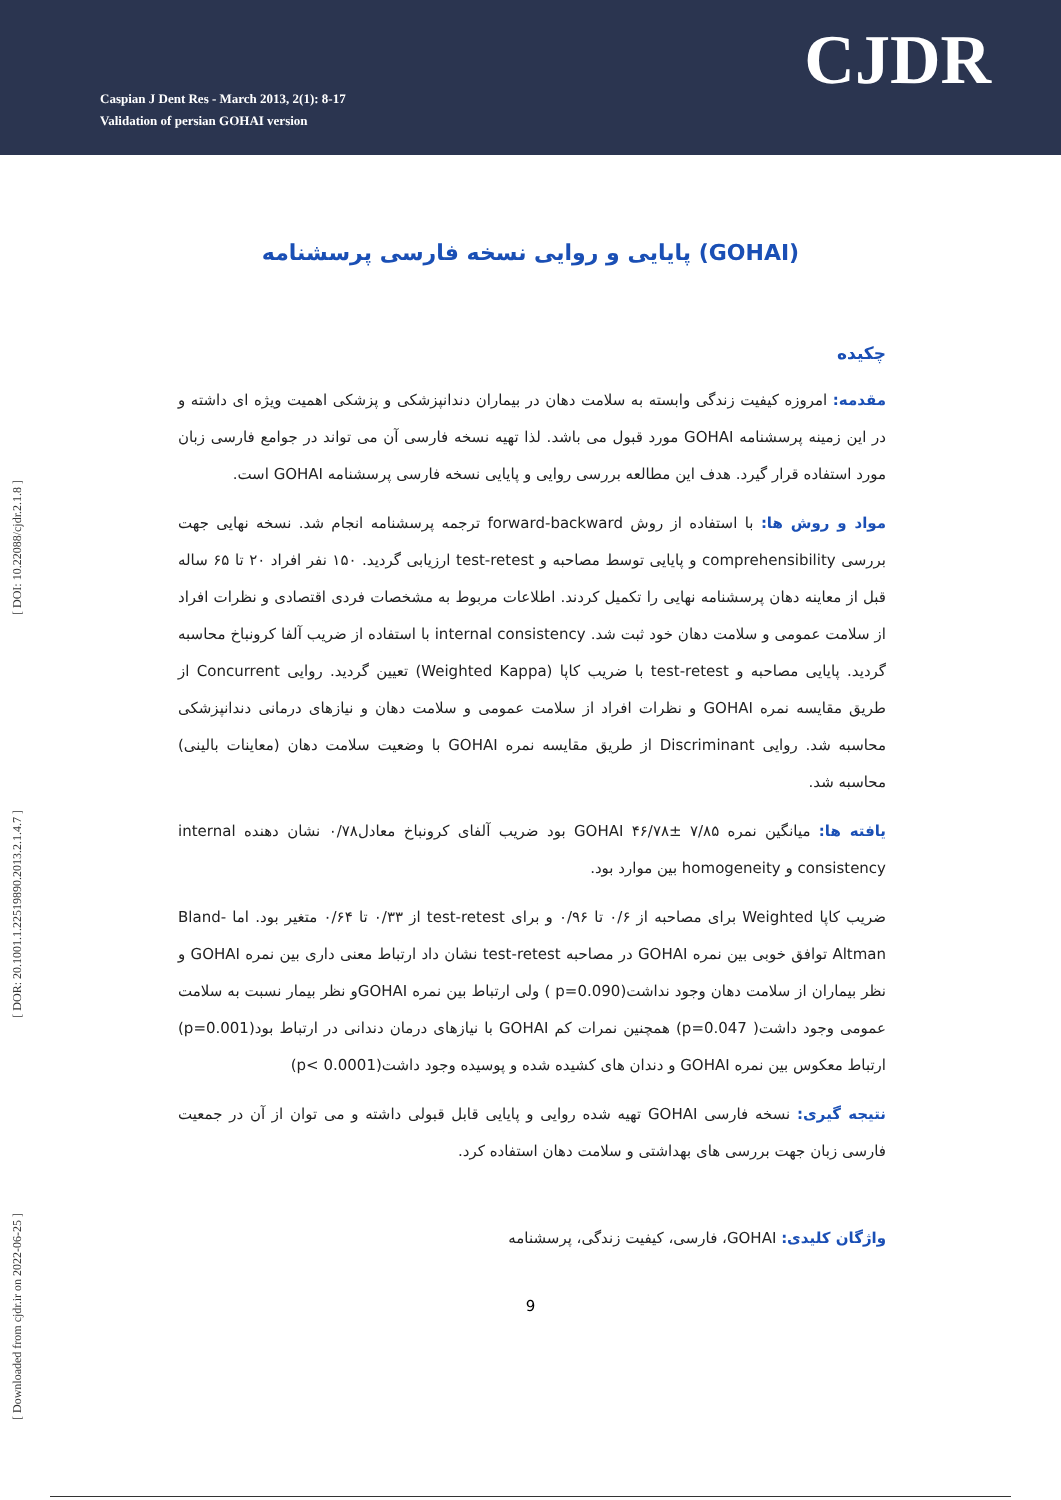Caspian J Dent Res - March 2013, 2(1): 8-17
Validation of persian GOHAI version
CJDR
[ DOI: 10.22088/cjdr.2.1.8 ]
[ DOR: 20.1001.1.22519890.2013.2.1.4.7 ]
[ Downloaded from cjdr.ir on 2022-06-25 ]
پایایی و روایی نسخه فارسی پرسشنامه (GOHAI)
چکیده
مقدمه: امروزه کیفیت زندگی وابسته به سلامت دهان در بیماران دندانپزشکی و پزشکی اهمیت ویژه ای داشته و در این زمینه پرسشنامه GOHAI مورد قبول می باشد. لذا تهیه نسخه فارسی آن می تواند در جوامع فارسی زبان مورد استفاده قرار گیرد. هدف این مطالعه بررسی روایی و پایایی نسخه فارسی پرسشنامه GOHAI است.
مواد و روش ها: با استفاده از روش forward-backward ترجمه پرسشنامه انجام شد. نسخه نهایی جهت بررسی comprehensibility و پایایی توسط مصاحبه و test-retest ارزیابی گردید. ۱۵۰ نفر افراد ۲۰ تا ۶۵ ساله قبل از معاینه دهان پرسشنامه نهایی را تکمیل کردند. اطلاعات مربوط به مشخصات فردی اقتصادی و نظرات افراد از سلامت عمومی و سلامت دهان خود ثبت شد. internal consistency با استفاده از ضریب آلفا کرونباخ محاسبه گردید. پایایی مصاحبه و test-retest با ضریب کاپا (Weighted Kappa) تعیین گردید. روایی Concurrent از طریق مقایسه نمره GOHAI و نظرات افراد از سلامت عمومی و سلامت دهان و نیازهای درمانی دندانپزشکی محاسبه شد. روایی Discriminant از طریق مقایسه نمره GOHAI با وضعیت سلامت دهان (معاینات بالینی) محاسبه شد.
یافته ها: میانگین نمره ۷/۸۵ ±۴۶/۷۸ GOHAI بود ضریب آلفای کرونباخ معادل۰/۷۸ نشان دهنده internal consistency و homogeneity بین موارد بود.
ضریب کاپا Weighted برای مصاحبه از ۰/۶ تا ۰/۹۶ و برای test-retest از ۰/۳۳ تا ۰/۶۴ متغیر بود. اما Bland-Altman توافق خوبی بین نمره GOHAI در مصاحبه test-retest نشان داد ارتباط معنی داری بین نمره GOHAI و نظر بیماران از سلامت دهان وجود نداشت(p=0.090 ) ولی ارتباط بین نمره GOHAIو نظر بیمار نسبت به سلامت عمومی وجود داشت( p=0.047) همچنین نمرات کم GOHAI با نیازهای درمان دندانی در ارتباط بود(p=0.001) ارتباط معکوس بین نمره GOHAI و دندان های کشیده شده و پوسیده وجود داشت(p< 0.0001)
نتیجه گیری: نسخه فارسی GOHAI تهیه شده روایی و پایایی قابل قبولی داشته و می توان از آن در جمعیت فارسی زبان جهت بررسی های بهداشتی و سلامت دهان استفاده کرد.
واژگان کلیدی: GOHAI، فارسی، کیفیت زندگی، پرسشنامه
9